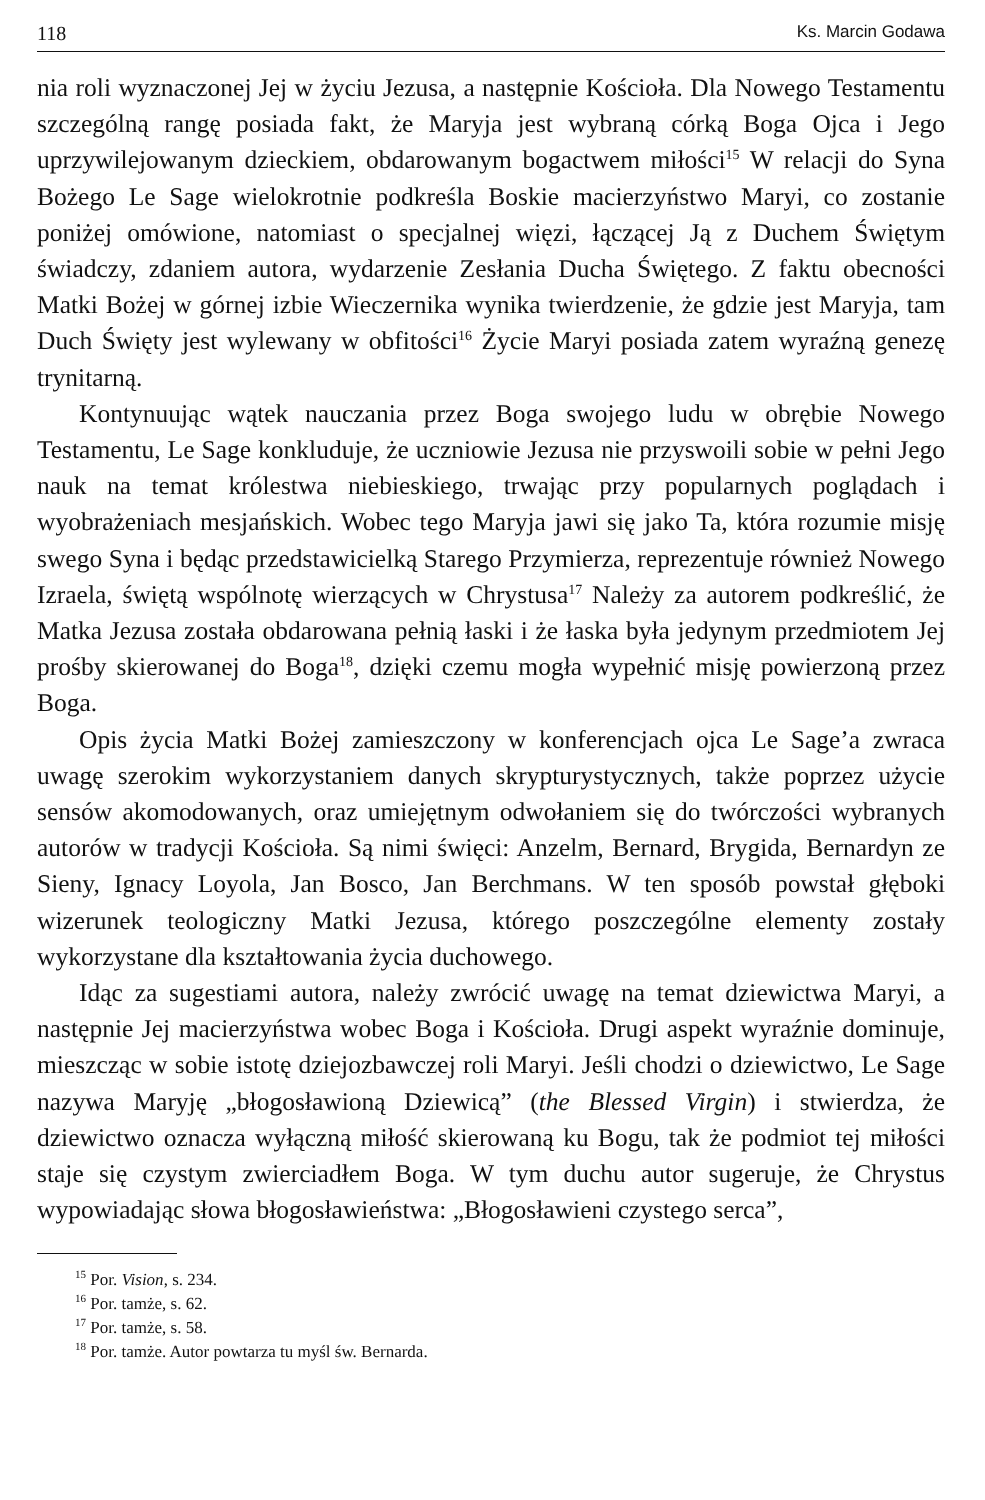118 Ks. Marcin Godawa
nia roli wyznaczonej Jej w życiu Jezusa, a następnie Kościoła. Dla Nowego Testamentu szczególną rangę posiada fakt, że Maryja jest wybraną córką Boga Ojca i Jego uprzywilejowanym dzieckiem, obdarowanym bogactwem miłości<sup>15</sup> W relacji do Syna Bożego Le Sage wielokrotnie podkreśla Boskie macierzyństwo Maryi, co zostanie poniżej omówione, natomiast o specjalnej więzi, łączącej Ją z Duchem Świętym świadczy, zdaniem autora, wydarzenie Zesłania Ducha Świętego. Z faktu obecności Matki Bożej w górnej izbie Wieczernika wynika twierdzenie, że gdzie jest Maryja, tam Duch Święty jest wylewany w obfitości<sup>16</sup> Życie Maryi posiada zatem wyraźną genezę trynitarną.
Kontynuując wątek nauczania przez Boga swojego ludu w obrębie Nowego Testamentu, Le Sage konkluduje, że uczniowie Jezusa nie przyswoili sobie w pełni Jego nauk na temat królestwa niebieskiego, trwając przy popularnych poglądach i wyobrażeniach mesjańskich. Wobec tego Maryja jawi się jako Ta, która rozumie misję swego Syna i będąc przedstawicielką Starego Przymierza, reprezentuje również Nowego Izraela, świętą wspólnotę wierzących w Chrystusa<sup>17</sup> Należy za autorem podkreślić, że Matka Jezusa została obdarowana pełnią łaski i że łaska była jedynym przedmiotem Jej prośby skierowanej do Boga<sup>18</sup>, dzięki czemu mogła wypełnić misję powierzoną przez Boga.
Opis życia Matki Bożej zamieszczony w konferencjach ojca Le Sage’a zwraca uwagę szerokim wykorzystaniem danych skrypturystycznych, także poprzez użycie sensów akomodowanych, oraz umiejętnym odwołaniem się do twórczości wybranych autorów w tradycji Kościoła. Są nimi święci: Anzelm, Bernard, Brygida, Bernardyn ze Sieny, Ignacy Loyola, Jan Bosco, Jan Berchmans. W ten sposób powstał głęboki wizerunek teologiczny Matki Jezusa, którego poszczególne elementy zostały wykorzystane dla kształtowania życia duchowego.
Idąc za sugestiami autora, należy zwrócić uwagę na temat dziewictwa Maryi, a następnie Jej macierzyństwa wobec Boga i Kościoła. Drugi aspekt wyraźnie dominuje, mieszcząc w sobie istotę dziejozbawczej roli Maryi. Jeśli chodzi o dziewictwo, Le Sage nazywa Maryję „błogosławioną Dziewicą” (the Blessed Virgin) i stwierdza, że dziewictwo oznacza wyłączną miłość skierowaną ku Bogu, tak że podmiot tej miłości staje się czystym zwierciadłem Boga. W tym duchu autor sugeruje, że Chrystus wypowiadając słowa błogosławieństwa: „Błogosławieni czystego serca”,
<sup>15</sup> Por. Vision, s. 234.
<sup>16</sup> Por. tamże, s. 62.
<sup>17</sup> Por. tamże, s. 58.
<sup>18</sup> Por. tamże. Autor powtarza tu myśl św. Bernarda.